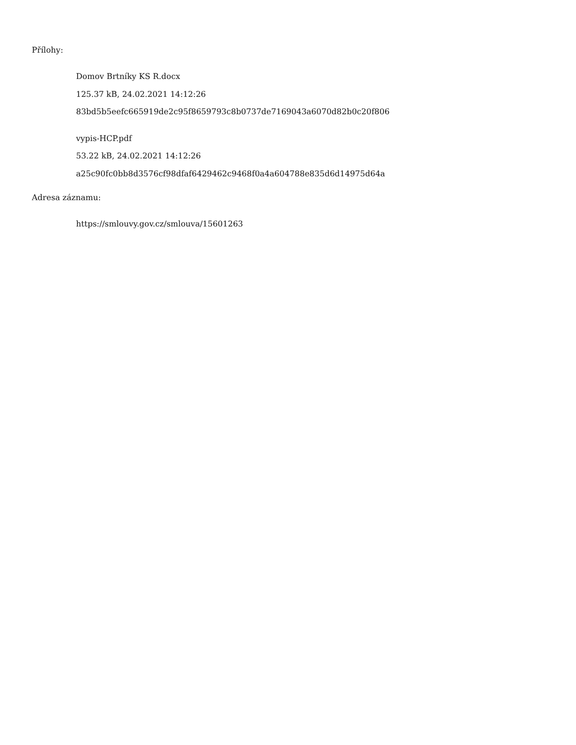Přílohy:
Domov Brtníky KS R.docx
125.37 kB, 24.02.2021 14:12:26
83bd5b5eefc665919de2c95f8659793c8b0737de7169043a6070d82b0c20f806
vypis-HCP.pdf
53.22 kB, 24.02.2021 14:12:26
a25c90fc0bb8d3576cf98dfaf6429462c9468f0a4a604788e835d6d14975d64a
Adresa záznamu:
https://smlouvy.gov.cz/smlouva/15601263